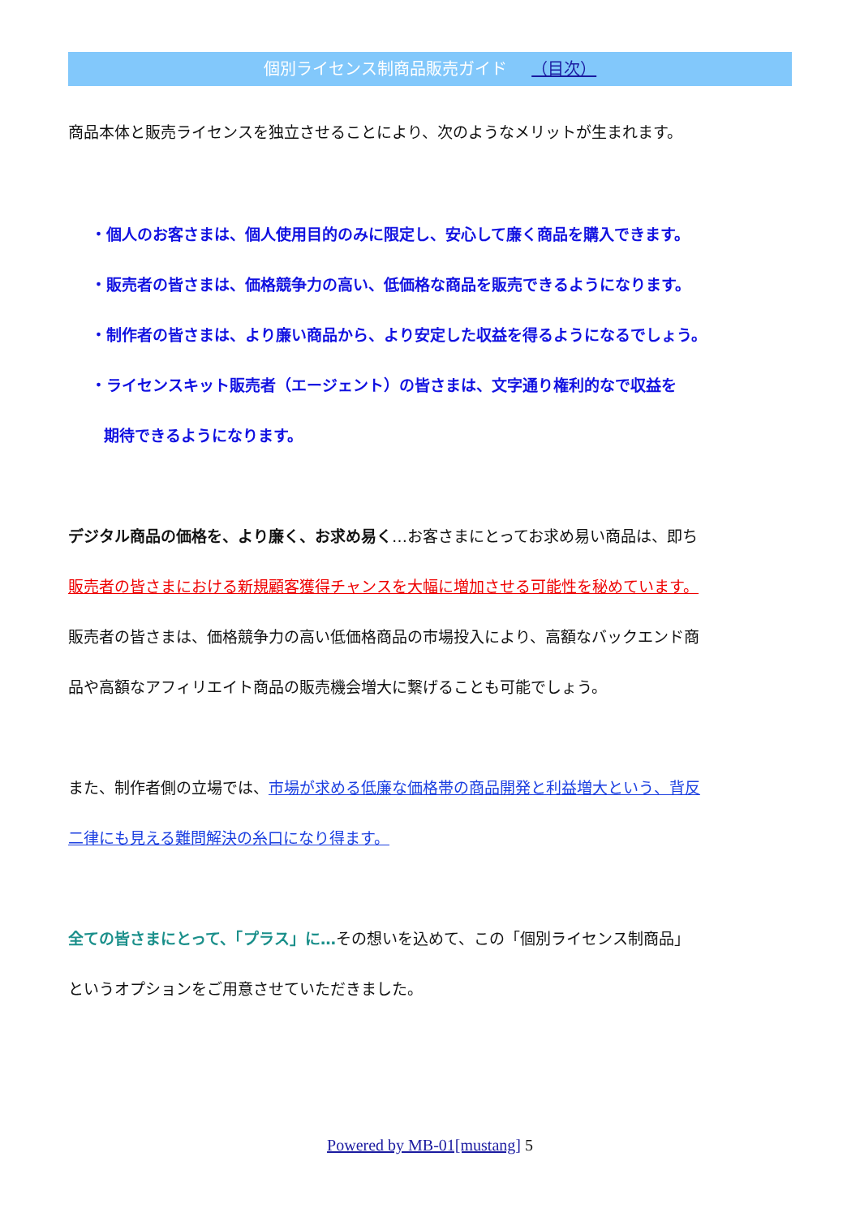個別ライセンス制商品販売ガイド （目次）
商品本体と販売ライセンスを独立させることにより、次のようなメリットが生まれます。
・個人のお客さまは、個人使用目的のみに限定し、安心して廉く商品を購入できます。
・販売者の皆さまは、価格競争力の高い、低価格な商品を販売できるようになります。
・制作者の皆さまは、より廉い商品から、より安定した収益を得るようになるでしょう。
・ライセンスキット販売者（エージェント）の皆さまは、文字通り権利的なで収益を
期待できるようになります。
デジタル商品の価格を、より廉く、お求め易く…お客さまにとってお求め易い商品は、即ち
販売者の皆さまにおける新規顧客獲得チャンスを大幅に増加させる可能性を秘めています。
販売者の皆さまは、価格競争力の高い低価格商品の市場投入により、高額なバックエンド商
品や高額なアフィリエイト商品の販売機会増大に繋げることも可能でしょう。
また、制作者側の立場では、市場が求める低廉な価格帯の商品開発と利益増大という、背反
二律にも見える難問解決の糸口になり得ます。
全ての皆さまにとって、「プラス」に…その想いを込めて、この「個別ライセンス制商品」
というオプションをご用意させていただきました。
Powered by MB-01[mustang] 5